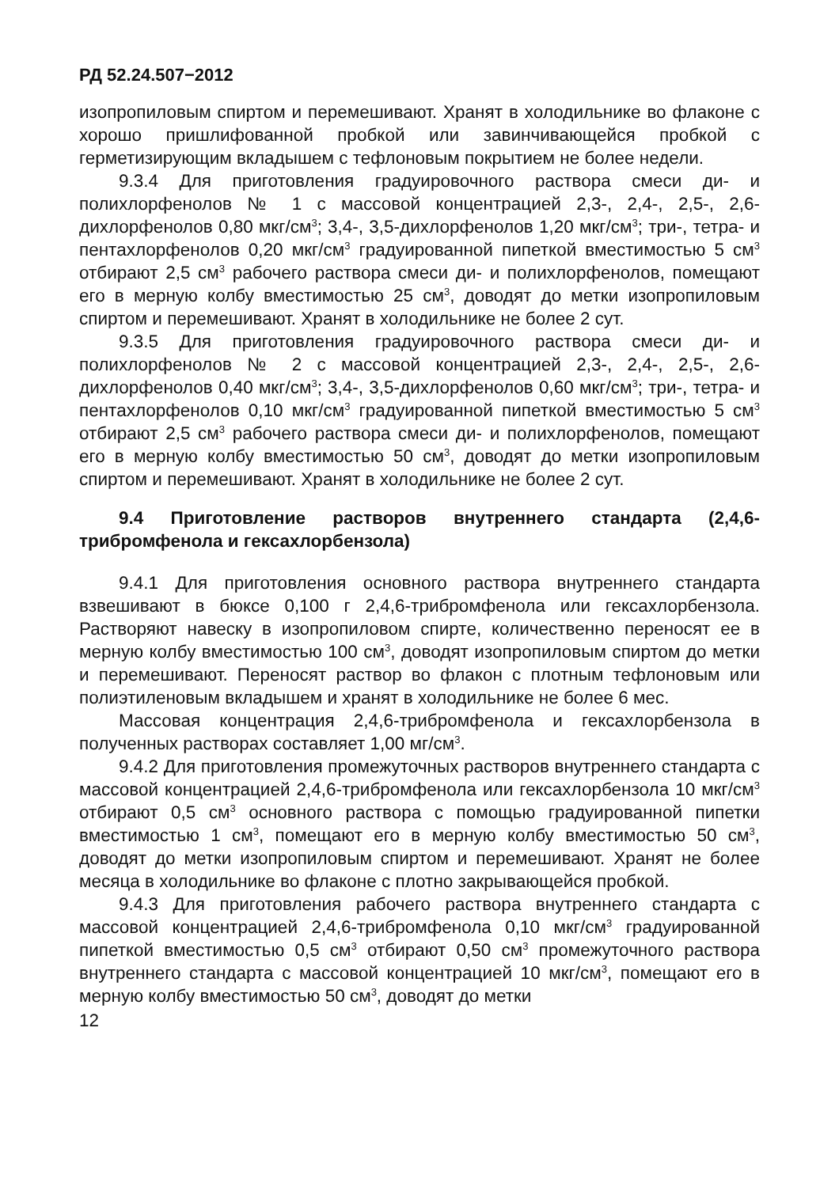РД 52.24.507−2012
изопропиловым спиртом и перемешивают. Хранят в холодильнике во флаконе с хорошо пришлифованной пробкой или завинчивающейся пробкой с герметизирующим вкладышем с тефлоновым покрытием не более недели.
9.3.4 Для приготовления градуировочного раствора смеси ди- и полихлорфенолов № 1 с массовой концентрацией 2,3-, 2,4-, 2,5-, 2,6-дихлорфенолов 0,80 мкг/см<sup>3</sup>; 3,4-, 3,5-дихлорфенолов 1,20 мкг/см<sup>3</sup>; три-, тетра- и пентахлорфенолов 0,20 мкг/см<sup>3</sup> градуированной пипеткой вместимостью 5 см<sup>3</sup> отбирают 2,5 см<sup>3</sup> рабочего раствора смеси ди- и полихлорфенолов, помещают его в мерную колбу вместимостью 25 см<sup>3</sup>, доводят до метки изопропиловым спиртом и перемешивают. Хранят в холодильнике не более 2 сут.
9.3.5 Для приготовления градуировочного раствора смеси ди- и полихлорфенолов № 2 с массовой концентрацией 2,3-, 2,4-, 2,5-, 2,6-дихлорфенолов 0,40 мкг/см<sup>3</sup>; 3,4-, 3,5-дихлорфенолов 0,60 мкг/см<sup>3</sup>; три-, тетра- и пентахлорфенолов 0,10 мкг/см<sup>3</sup> градуированной пипеткой вместимостью 5 см<sup>3</sup> отбирают 2,5 см<sup>3</sup> рабочего раствора смеси ди- и полихлорфенолов, помещают его в мерную колбу вместимостью 50 см<sup>3</sup>, доводят до метки изопропиловым спиртом и перемешивают. Хранят в холодильнике не более 2 сут.
9.4 Приготовление растворов внутреннего стандарта (2,4,6-трибромфенола и гексахлорбензола)
9.4.1 Для приготовления основного раствора внутреннего стандарта взвешивают в бюксе 0,100 г 2,4,6-трибромфенола или гексахлорбензола. Растворяют навеску в изопропиловом спирте, количественно переносят ее в мерную колбу вместимостью 100 см<sup>3</sup>, доводят изопропиловым спиртом до метки и перемешивают. Переносят раствор во флакон с плотным тефлоновым или полиэтиленовым вкладышем и хранят в холодильнике не более 6 мес.
Массовая концентрация 2,4,6-трибромфенола и гексахлорбензола в полученных растворах составляет 1,00 мг/см<sup>3</sup>.
9.4.2 Для приготовления промежуточных растворов внутреннего стандарта с массовой концентрацией 2,4,6-трибромфенола или гексахлорбензола 10 мкг/см<sup>3</sup> отбирают 0,5 см<sup>3</sup> основного раствора с помощью градуированной пипетки вместимостью 1 см<sup>3</sup>, помещают его в мерную колбу вместимостью 50 см<sup>3</sup>, доводят до метки изопропиловым спиртом и перемешивают. Хранят не более месяца в холодильнике во флаконе с плотно закрывающейся пробкой.
9.4.3 Для приготовления рабочего раствора внутреннего стандарта с массовой концентрацией 2,4,6-трибромфенола 0,10 мкг/см<sup>3</sup> градуированной пипеткой вместимостью 0,5 см<sup>3</sup> отбирают 0,50 см<sup>3</sup> промежуточного раствора внутреннего стандарта с массовой концентрацией 10 мкг/см<sup>3</sup>, помещают его в мерную колбу вместимостью 50 см<sup>3</sup>, доводят до метки
12